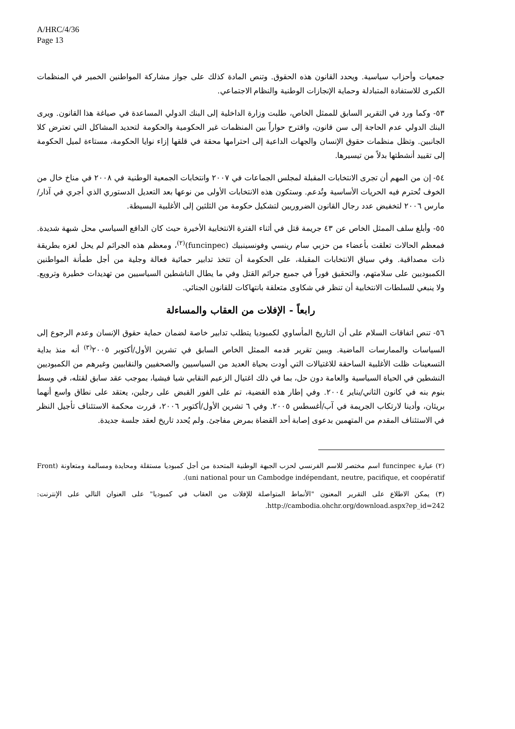A/HRC/4/36
Page 13
جمعيات وأحزاب سياسية. ويحدد القانون هذه الحقوق. وتنص المادة كذلك على جواز مشاركة المواطنين الخمير في المنظمات الكبرى للاستفادة المتبادلة وحماية الإنجازات الوطنية والنظام الاجتماعي.
٥٣- وكما ورد في التقرير السابق للممثل الخاص، طلبت وزارة الداخلية إلى البنك الدولي المساعدة في صياغة هذا القانون. ويرى البنك الدولي عدم الحاجة إلى سن قانون، واقترح حواراً بين المنظمات غير الحكومية والحكومة لتحديد المشاكل التي تعترض كلا الجانبين. وتظل منظمات حقوق الإنسان والجهات الداعية إلى احترامها محقة في قلقها إزاء نوايا الحكومة، مستاءة لميل الحكومة إلى تقييد أنشطتها بدلاً من تيسيرها.
٥٤- إن من المهم أن تجرى الانتخابات المقبلة لمجلس الجماعات في ٢٠٠٧ وانتخابات الجمعية الوطنية في ٢٠٠٨ في مناخ خال من الخوف تُحترم فيه الحريات الأساسية وتُدعم. وستكون هذه الانتخابات الأولى من نوعها بعد التعديل الدستوري الذي أجري في آذار/مارس ٢٠٠٦ لتخفيض عدد رجال القانون الضروريين لتشكيل حكومة من الثلثين إلى الأغلبية البسيطة.
٥٥- وأبلغ سلف الممثل الخاص عن ٤٣ جريمة قتل في أثناء الفترة الانتخابية الأخيرة حيث كان الدافع السياسي محل شبهة شديدة. فمعظم الحالات تعلقت بأعضاء من حزبي سام رينسي وفونسينبيك (funcinpec)<sup>(٢)</sup>، ومعظم هذه الجرائم لم يحل لغزه بطريقة ذات مصداقية. وفي سياق الانتخابات المقبلة، على الحكومة أن تتخذ تدابير حمائية فعالة وجلية من أجل طمأنة المواطنين الكمبوديين على سلامتهم، والتحقيق فوراً في جميع جرائم القتل وفي ما يطال الناشطين السياسيين من تهديدات خطيرة وترويع. ولا ينبغي للسلطات الانتخابية أن تنظر في شكاوى متعلقة بانتهاكات للقانون الجنائي.
رابعاً - الإفلات من العقاب والمساءلة
٥٦- تنص اتفاقات السلام على أن التاريخ المأساوي لكمبوديا يتطلب تدابير خاصة لضمان حماية حقوق الإنسان وعدم الرجوع إلى السياسات والممارسات الماضية. ويبين تقرير قدمه الممثل الخاص السابق في تشرين الأول/أكتوبر ٢٠٠٥<sup>(٣)</sup> أنه منذ بداية التسعينات ظلت الأغلبية الساحقة للاغتيالات التي أودت بحياة العديد من السياسيين والصحفيين والنقابيين وغيرهم من الكمبوديين النشطين في الحياة السياسية والعامة دون حل، بما في ذلك اغتيال الزعيم النقابي شيا فيشيا، بموجب عقد سابق لقتله، في وسط بنوم بنه في كانون الثاني/يناير ٢٠٠٤. وفي إطار هذه القضية، تم على الفور القبض على رجلين، يعتقد على نطاق واسع أنهما بريئان، وأدينا لارتكاب الجريمة في آب/أغسطس ٢٠٠٥. وفي ٦ تشرين الأول/أكتوبر ٢٠٠٦، قررت محكمة الاستئناف تأجيل النظر في الاستئناف المقدم من المتهمين بدعوى إصابة أحد القضاة بمرض مفاجئ. ولم يُحدد تاريخ لعقد جلسة جديدة.
(٢) عبارة funcinpec اسم مختصر للاسم الفرنسي لحزب الجبهة الوطنية المتحدة من أجل كمبوديا مستقلة ومحايدة ومسالمة ومتعاونة (Front uni national pour un Cambodge indépendant, neutre, pacifique, et coopératif).
(٣) يمكن الاطلاع على التقرير المعنون "الأنماط المتواصلة للإفلات من العقاب في كمبوديا" على العنوان التالي على الإنترنت: http://cambodia.ohchr.org/download.aspx?ep_id=242.